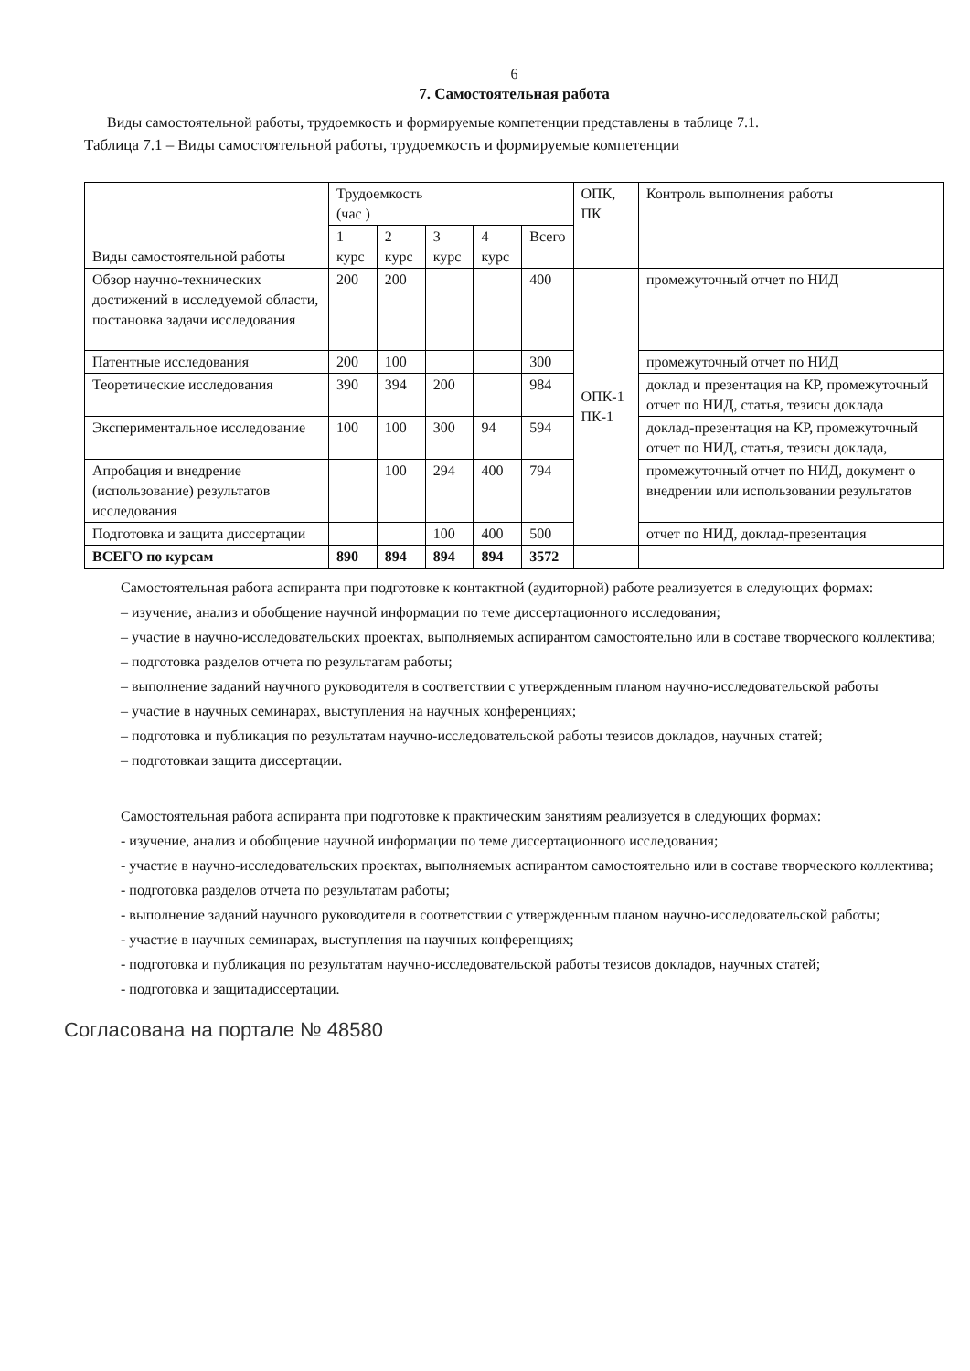6
7. Самостоятельная работа
Виды самостоятельной работы, трудоемкость и формируемые компетенции представлены в таблице 7.1.
Таблица 7.1 – Виды самостоятельной работы, трудоемкость и формируемые компетенции
| Виды самостоятельной работы | Трудоемкость (час ) | | | | | ОПК, ПК | Контроль выполнения работы |
| --- | --- | --- | --- | --- | --- | --- | --- |
| | 1 курс | 2 курс | 3 курс | 4 курс | Всего | | |
| Обзор научно-технических достижений в исследуемой области, постановка задачи исследования | 200 | 200 | | | 400 | ОПК-1 ПК-1 | промежуточный отчет по НИД |
| Патентные исследования | 200 | 100 | | | 300 | | промежуточный отчет по НИД |
| Теоретические исследования | 390 | 394 | 200 | | 984 | | доклад и презентация на КР, промежуточный отчет по НИД, статья, тезисы доклада |
| Экспериментальное исследование | 100 | 100 | 300 | 94 | 594 | | доклад-презентация на КР, промежуточный отчет по НИД, статья, тезисы доклада, |
| Апробация и внедрение (использование) результатов исследования | | 100 | 294 | 400 | 794 | | промежуточный отчет по НИД, документ о внедрении или использовании результатов |
| Подготовка и защита диссертации | | | 100 | 400 | 500 | | отчет по НИД, доклад-презентация |
| ВСЕГО по курсам | 890 | 894 | 894 | 894 | 3572 | | |
Самостоятельная работа аспиранта при подготовке к контактной (аудиторной) работе реализуется в следующих формах:
– изучение, анализ и обобщение научной информации по теме диссертационного исследования;
– участие в научно-исследовательских проектах, выполняемых аспирантом самостоятельно или в составе творческого коллектива;
– подготовка разделов отчета по результатам работы;
– выполнение заданий научного руководителя в соответствии с утвержденным планом научно-исследовательской работы
– участие в научных семинарах, выступления на научных конференциях;
– подготовка и публикация по результатам научно-исследовательской работы тезисов докладов, научных статей;
– подготовкаи защита диссертации.
Самостоятельная работа аспиранта при подготовке к практическим занятиям реализуется в следующих формах:
- изучение, анализ и обобщение научной информации по теме диссертационного исследования;
- участие в научно-исследовательских проектах, выполняемых аспирантом самостоятельно или в составе творческого коллектива;
- подготовка разделов отчета по результатам работы;
- выполнение заданий научного руководителя в соответствии с утвержденным планом научно-исследовательской работы;
- участие в научных семинарах, выступления на научных конференциях;
- подготовка и публикация по результатам научно-исследовательской работы тезисов докладов, научных статей;
- подготовка и защитадиссертации.
Согласована на портале № 48580